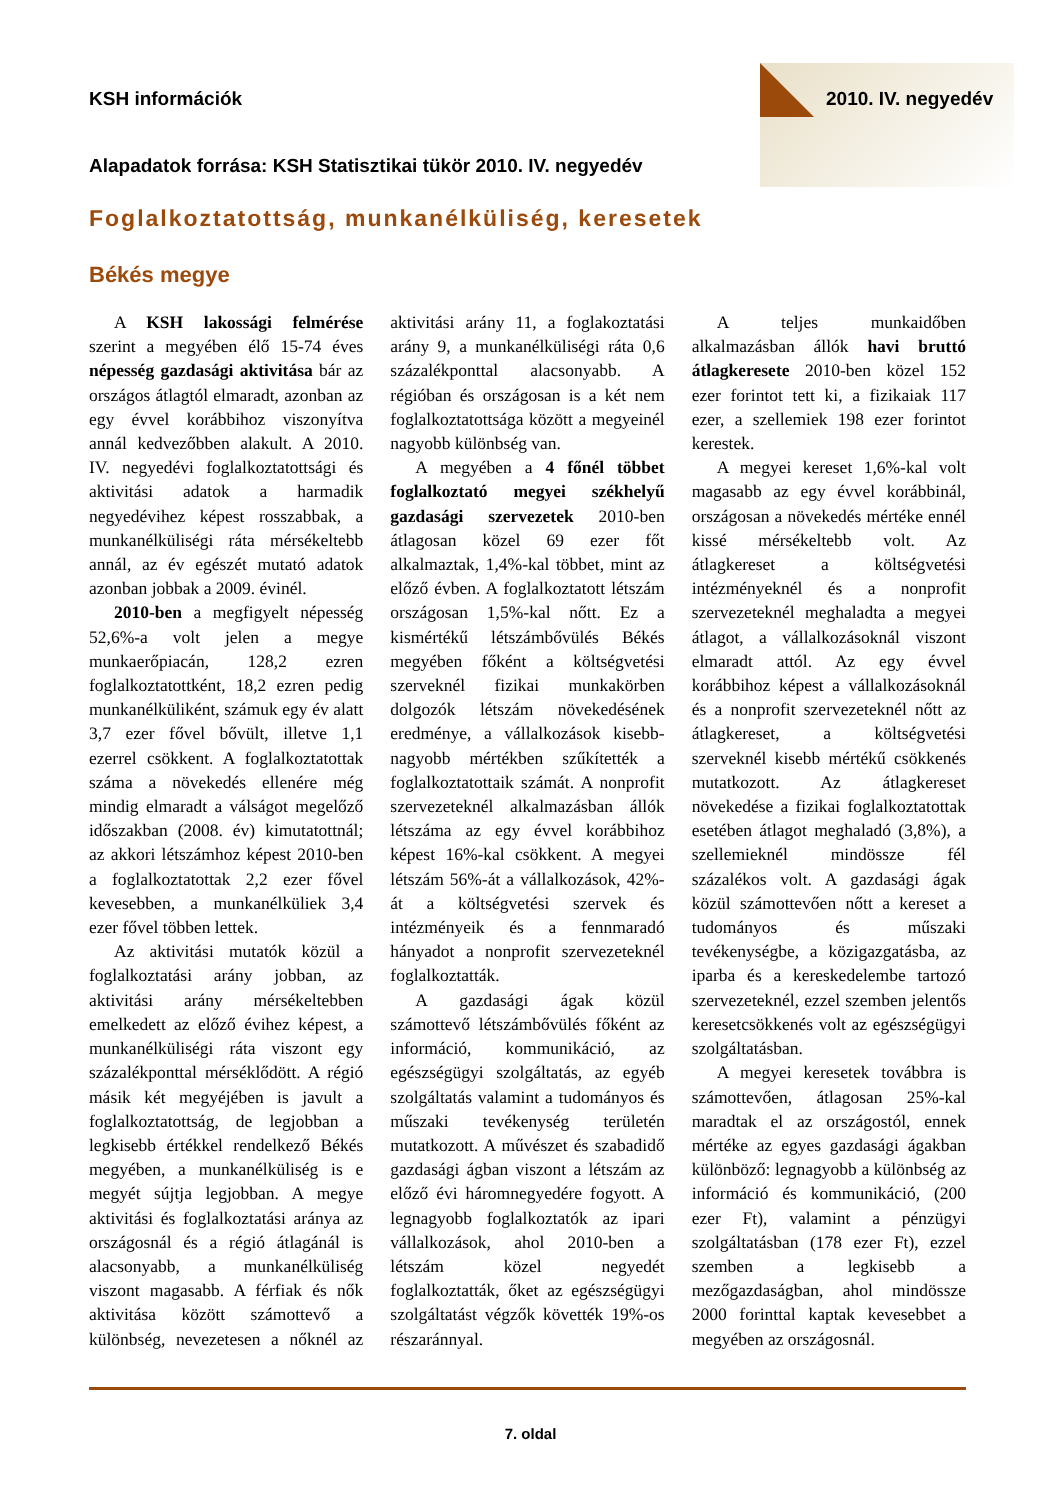KSH információk 2010. IV. negyedév
Alapadatok forrása: KSH Statisztikai tükör 2010. IV. negyedév
Foglalkoztatottság, munkanélküliség, keresetek
Békés megye
A KSH lakossági felmérése szerint a megyében élő 15-74 éves népesség gazdasági aktivitása bár az országos átlagtól elmaradt, azonban az egy évvel korábbihoz viszonyítva annál kedvezőbben alakult. A 2010. IV. negyedévi foglalkoztatottsági és aktivitási adatok a harmadik negyedévihez képest rosszabbak, a munkanélküliségi ráta mérsékeltebb annál, az év egészét mutató adatok azonban jobbak a 2009. évinél.
2010-ben a megfigyelt népesség 52,6%-a volt jelen a megye munkaerőpiacán, 128,2 ezren foglalkoztatottként, 18,2 ezren pedig munkanélküliként, számuk egy év alatt 3,7 ezer fővel bővült, illetve 1,1 ezerrel csökkent. A foglalkoztatottak száma a növekedés ellenére még mindig elmaradt a válságot megelőző időszakban (2008. év) kimutatottnál; az akkori létszámhoz képest 2010-ben a foglalkoztatottak 2,2 ezer fővel kevesebben, a munkanélküliek 3,4 ezer fővel többen lettek.
Az aktivitási mutatók közül a foglalkoztatási arány jobban, az aktivitási arány mérsékeltebben emelkedett az előző évihez képest, a munkanélküliségi ráta viszont egy százalékponttal mérséklődött. A régió másik két megyéjében is javult a foglalkoztatottság, de legjobban a legkisebb értékkel rendelkező Békés megyében, a munkanélküliség is e megyét sújtja legjobban. A megye aktivitási és foglalkoztatási aránya az országosnál és a régió átlagánál is alacsonyabb, a munkanélküliség viszont magasabb. A férfiak és nők aktivitása között számottevő a különbség, nevezetesen a nőknél az aktivitási arány 11, a foglakoztatási arány 9, a munkanélküliségi ráta 0,6 százalékponttal alacsonyabb. A régióban és országosan is a két nem foglalkoztatottsága között a megyeinél nagyobb különbség van.
A megyében a 4 főnél többet foglalkoztató megyei székhelyű gazdasági szervezetek 2010-ben átlagosan közel 69 ezer főt alkalmaztak, 1,4%-kal többet, mint az előző évben. A foglalkoztatott létszám országosan 1,5%-kal nőtt. Ez a kismértékű létszámbővülés Békés megyében főként a költségvetési szerveknél fizikai munkakörben dolgozók létszám növekedésének eredménye, a vállalkozások kisebb-nagyobb mértékben szűkítették a foglalkoztatottaik számát. A nonprofit szervezeteknél alkalmazásban állók létszáma az egy évvel korábbihoz képest 16%-kal csökkent. A megyei létszám 56%-át a vállalkozások, 42%-át a költségvetési szervek és intézményeik és a fennmaradó hányadot a nonprofit szervezeteknél foglalkoztatták.
A gazdasági ágak közül számottevő létszámbővülés főként az információ, kommunikáció, az egészségügyi szolgáltatás, az egyéb szolgáltatás valamint a tudományos és műszaki tevékenység területén mutatkozott. A művészet és szabadidő gazdasági ágban viszont a létszám az előző évi háromnegyedére fogyott. A legnagyobb foglalkoztatók az ipari vállalkozások, ahol 2010-ben a létszám közel negyedét foglalkoztatták, őket az egészségügyi szolgáltatást végzők követték 19%-os részaránnyal.
A teljes munkaidőben alkalmazásban állók havi bruttó átlagkeresete 2010-ben közel 152 ezer forintot tett ki, a fizikaiak 117 ezer, a szellemiek 198 ezer forintot kerestek.
A megyei kereset 1,6%-kal volt magasabb az egy évvel korábbinál, országosan a növekedés mértéke ennél kissé mérsékeltebb volt. Az átlagkereset a költségvetési intézményeknél és a nonprofit szervezeteknél meghaladta a megyei átlagot, a vállalkozásoknál viszont elmaradt attól. Az egy évvel korábbihoz képest a vállalkozásoknál és a nonprofit szervezeteknél nőtt az átlagkereset, a költségvetési szerveknél kisebb mértékű csökkenés mutatkozott. Az átlagkereset növekedése a fizikai foglalkoztatottak esetében átlagot meghaladó (3,8%), a szellemieknél mindössze fél százalékos volt. A gazdasági ágak közül számottevően nőtt a kereset a tudományos és műszaki tevékenységbe, a közigazgatásba, az iparba és a kereskedelembe tartozó szervezeteknél, ezzel szemben jelentős keresetcsökkenés volt az egészségügyi szolgáltatásban.
A megyei keresetek továbbra is számottevően, átlagosan 25%-kal maradtak el az országostól, ennek mértéke az egyes gazdasági ágakban különböző: legnagyobb a különbség az információ és kommunikáció, (200 ezer Ft), valamint a pénzügyi szolgáltatásban (178 ezer Ft), ezzel szemben a legkisebb a mezőgazdaságban, ahol mindössze 2000 forinttal kaptak kevesebbet a megyében az országosnál.
7. oldal